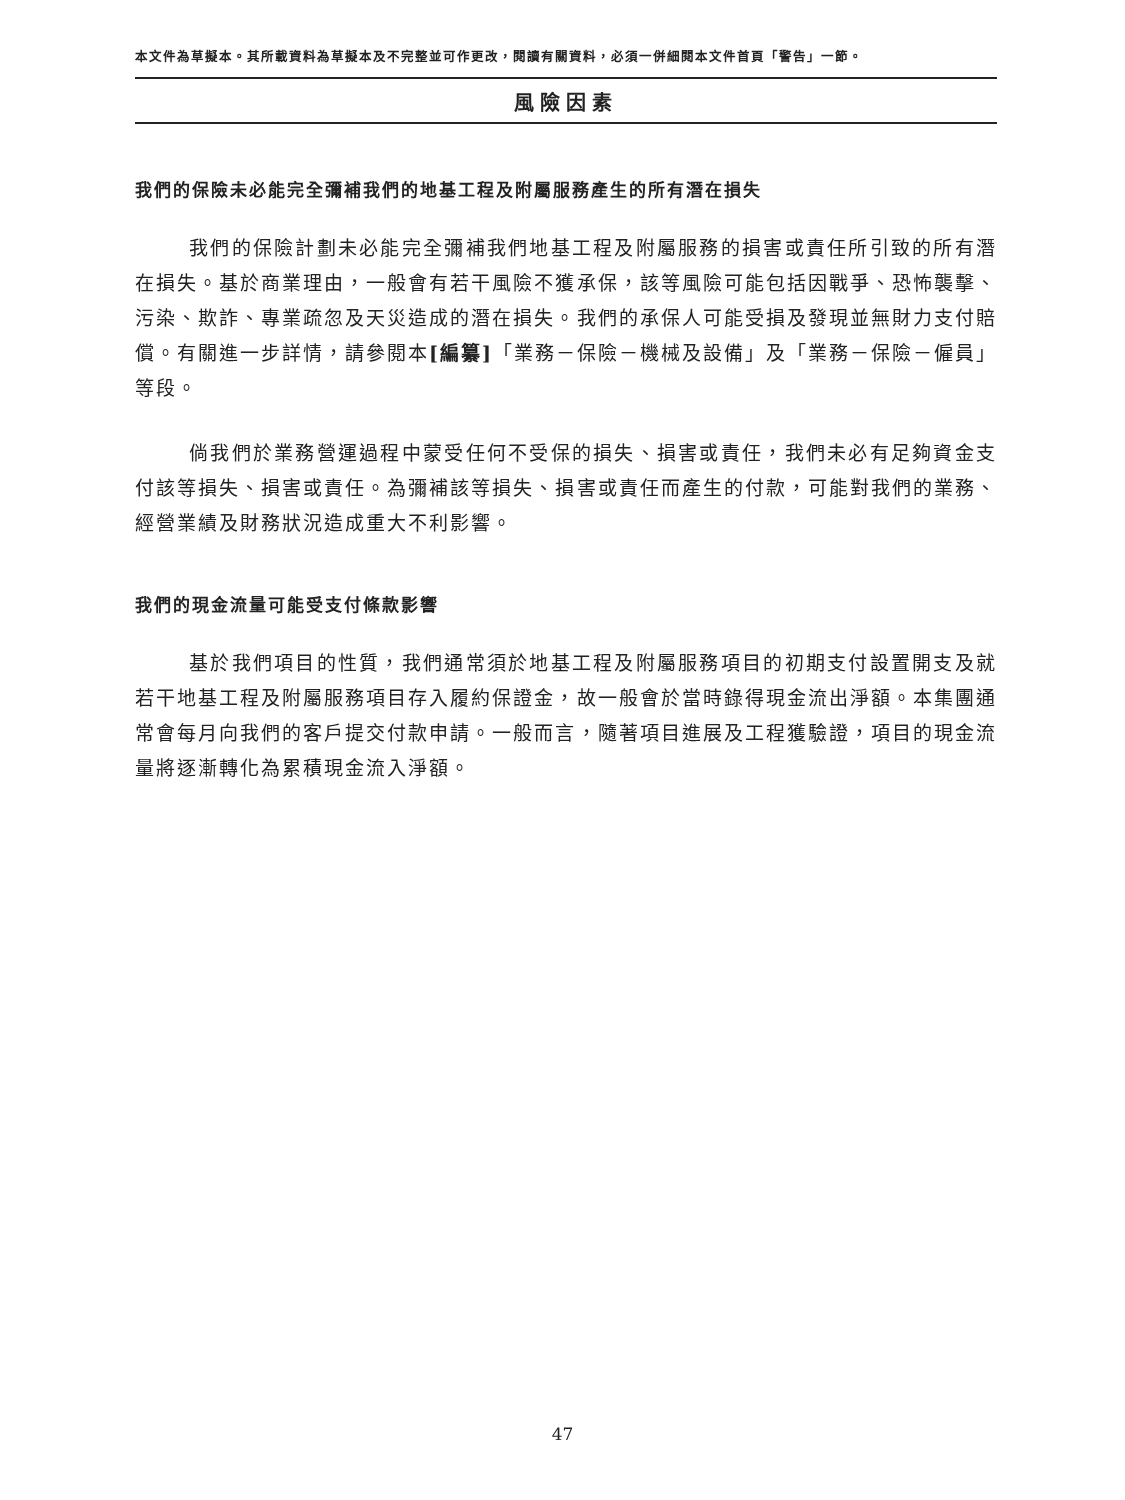本文件為草擬本。其所載資料為草擬本及不完整並可作更改，閱讀有關資料，必須一併細閱本文件首頁「警告」一節。
風險因素
我們的保險未必能完全彌補我們的地基工程及附屬服務產生的所有潛在損失
我們的保險計劃未必能完全彌補我們地基工程及附屬服務的損害或責任所引致的所有潛在損失。基於商業理由，一般會有若干風險不獲承保，該等風險可能包括因戰爭、恐怖襲擊、污染、欺詐、專業疏忽及天災造成的潛在損失。我們的承保人可能受損及發現並無財力支付賠償。有關進一步詳情，請參閱本[編纂]「業務－保險－機械及設備」及「業務－保險－僱員」等段。
倘我們於業務營運過程中蒙受任何不受保的損失、損害或責任，我們未必有足夠資金支付該等損失、損害或責任。為彌補該等損失、損害或責任而產生的付款，可能對我們的業務、經營業績及財務狀況造成重大不利影響。
我們的現金流量可能受支付條款影響
基於我們項目的性質，我們通常須於地基工程及附屬服務項目的初期支付設置開支及就若干地基工程及附屬服務項目存入履約保證金，故一般會於當時錄得現金流出淨額。本集團通常會每月向我們的客戶提交付款申請。一般而言，隨著項目進展及工程獲驗證，項目的現金流量將逐漸轉化為累積現金流入淨額。
47